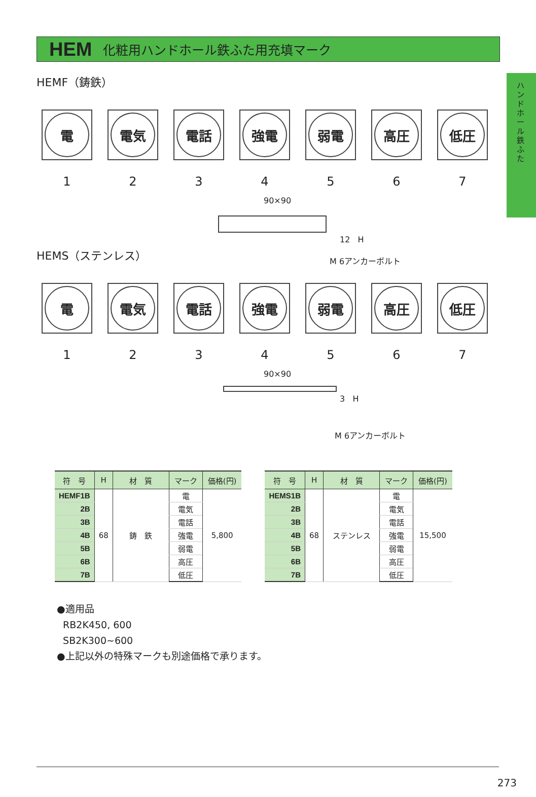ハンドホール鉄ふた
HEM 化粧用ハンドホール鉄ふた用充填マーク
HEMF（鋳鉄）
電
1
電気
2
電話
3
強電
4
弱電
5
高圧
6
低圧
7
90×90
12 H
M 6アンカーボルト
HEMS（ステンレス）
電
1
電気
2
電話
3
強電
4
弱電
5
高圧
6
低圧
7
90×90
3 H
M 6アンカーボルト
| 符 号 | H | 材 質 | マーク | 価格(円) |
| --- | --- | --- | --- | --- |
| HEMF1B | 68 | 鋳 鉄 | 電 | 5,800 |
| 2B | | | 電気 | |
| 3B | | | 電話 | |
| 4B | | | 強電 | |
| 5B | | | 弱電 | |
| 6B | | | 高圧 | |
| 7B | | | 低圧 | |
| 符 号 | H | 材 質 | マーク | 価格(円) |
| --- | --- | --- | --- | --- |
| HEMS1B | 68 | ステンレス | 電 | 15,500 |
| 2B | | | 電気 | |
| 3B | | | 電話 | |
| 4B | | | 強電 | |
| 5B | | | 弱電 | |
| 6B | | | 高圧 | |
| 7B | | | 低圧 | |
●適用品
RB2K450, 600
SB2K300~600
●上記以外の特殊マークも別途価格で承ります。
273